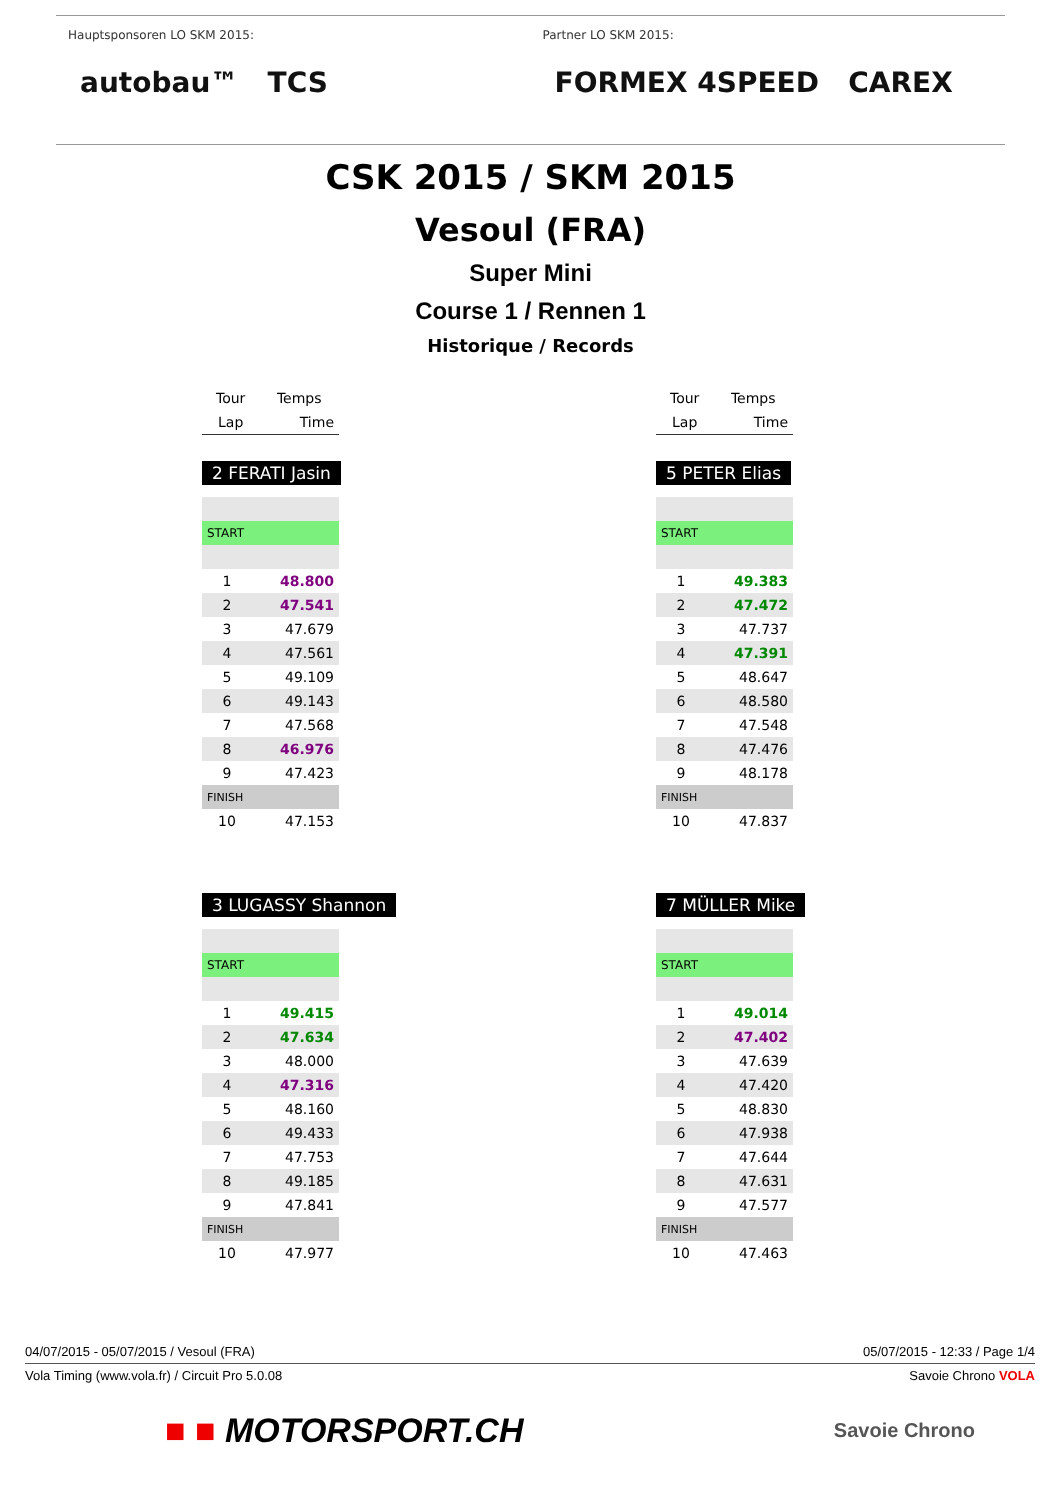Hauptsponsoren LO SKM 2015:
autobau™ TCS
Partner LO SKM 2015:
FORMEX 4SPEED CAREX
CSK 2015 / SKM 2015
Vesoul (FRA)
Super Mini
Course 1 / Rennen 1
Historique / Records
| Tour | Temps |
| --- | --- |
| Lap | Time |
2 FERATI Jasin
| START | |
| 1 | 48.800 |
| 2 | 47.541 |
| 3 | 47.679 |
| 4 | 47.561 |
| 5 | 49.109 |
| 6 | 49.143 |
| 7 | 47.568 |
| 8 | 46.976 |
| 9 | 47.423 |
| FINISH | |
| 10 | 47.153 |
3 LUGASSY Shannon
| START | |
| 1 | 49.415 |
| 2 | 47.634 |
| 3 | 48.000 |
| 4 | 47.316 |
| 5 | 48.160 |
| 6 | 49.433 |
| 7 | 47.753 |
| 8 | 49.185 |
| 9 | 47.841 |
| FINISH | |
| 10 | 47.977 |
| Tour | Temps |
| --- | --- |
| Lap | Time |
5 PETER Elias
| START | |
| 1 | 49.383 |
| 2 | 47.472 |
| 3 | 47.737 |
| 4 | 47.391 |
| 5 | 48.647 |
| 6 | 48.580 |
| 7 | 47.548 |
| 8 | 47.476 |
| 9 | 48.178 |
| FINISH | |
| 10 | 47.837 |
7 MÜLLER Mike
| START | |
| 1 | 49.014 |
| 2 | 47.402 |
| 3 | 47.639 |
| 4 | 47.420 |
| 5 | 48.830 |
| 6 | 47.938 |
| 7 | 47.644 |
| 8 | 47.631 |
| 9 | 47.577 |
| FINISH | |
| 10 | 47.463 |
04/07/2015 - 05/07/2015 / Vesoul (FRA) 05/07/2015 - 12:33 / Page 1/4
Vola Timing (www.vola.fr) / Circuit Pro 5.0.08 Savoie Chrono VOLA
■ ■ MOTORSPORT.CH Savoie Chrono